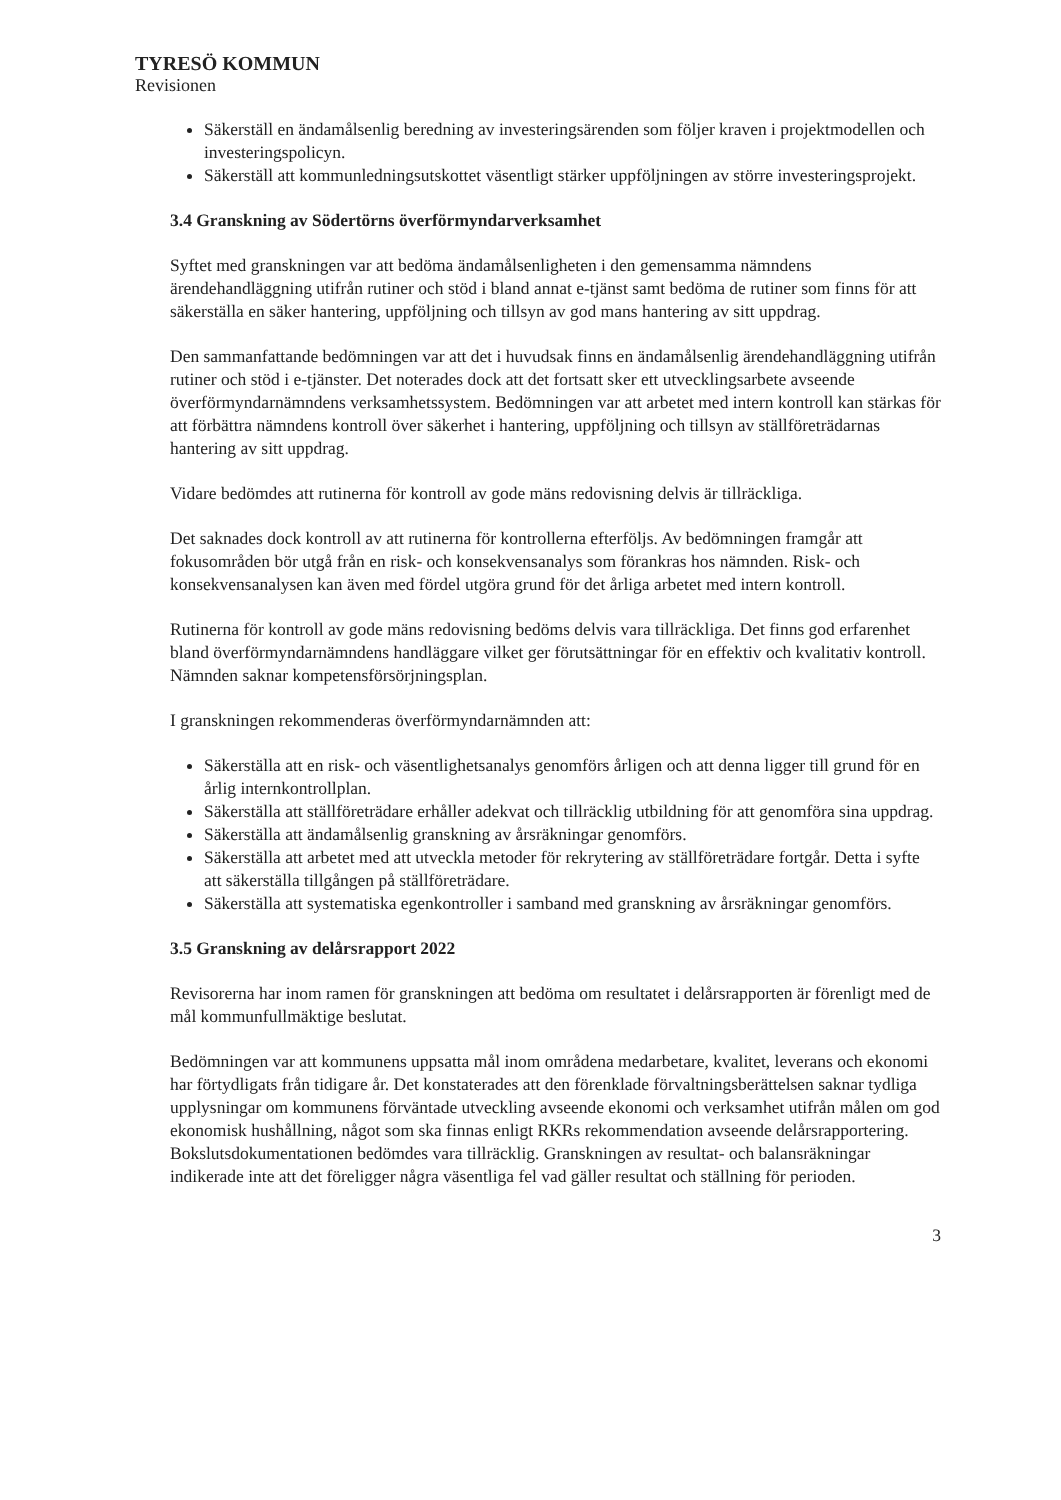TYRESÖ KOMMUN
Revisionen
Säkerställ en ändamålsenlig beredning av investeringsärenden som följer kraven i projektmodellen och investeringspolicyn.
Säkerställ att kommunledningsutskottet väsentligt stärker uppföljningen av större investeringsprojekt.
3.4 Granskning av Södertörns överförmyndarverksamhet
Syftet med granskningen var att bedöma ändamålsenligheten i den gemensamma nämndens ärendehandläggning utifrån rutiner och stöd i bland annat e-tjänst samt bedöma de rutiner som finns för att säkerställa en säker hantering, uppföljning och tillsyn av god mans hantering av sitt uppdrag.
Den sammanfattande bedömningen var att det i huvudsak finns en ändamålsenlig ärendehandläggning utifrån rutiner och stöd i e-tjänster. Det noterades dock att det fortsatt sker ett utvecklingsarbete avseende överförmyndarnämndens verksamhetssystem. Bedömningen var att arbetet med intern kontroll kan stärkas för att förbättra nämndens kontroll över säkerhet i hantering, uppföljning och tillsyn av ställföreträdarnas hantering av sitt uppdrag.
Vidare bedömdes att rutinerna för kontroll av gode mäns redovisning delvis är tillräckliga.
Det saknades dock kontroll av att rutinerna för kontrollerna efterföljs. Av bedömningen framgår att fokusområden bör utgå från en risk- och konsekvensanalys som förankras hos nämnden. Risk- och konsekvensanalysen kan även med fördel utgöra grund för det årliga arbetet med intern kontroll.
Rutinerna för kontroll av gode mäns redovisning bedöms delvis vara tillräckliga. Det finns god erfarenhet bland överförmyndarnämndens handläggare vilket ger förutsättningar för en effektiv och kvalitativ kontroll. Nämnden saknar kompetensförsörjningsplan.
I granskningen rekommenderas överförmyndarnämnden att:
Säkerställa att en risk- och väsentlighetsanalys genomförs årligen och att denna ligger till grund för en årlig internkontrollplan.
Säkerställa att ställföreträdare erhåller adekvat och tillräcklig utbildning för att genomföra sina uppdrag.
Säkerställa att ändamålsenlig granskning av årsräkningar genomförs.
Säkerställa att arbetet med att utveckla metoder för rekrytering av ställföreträdare fortgår. Detta i syfte att säkerställa tillgången på ställföreträdare.
Säkerställa att systematiska egenkontroller i samband med granskning av årsräkningar genomförs.
3.5 Granskning av delårsrapport 2022
Revisorerna har inom ramen för granskningen att bedöma om resultatet i delårsrapporten är förenligt med de mål kommunfullmäktige beslutat.
Bedömningen var att kommunens uppsatta mål inom områdena medarbetare, kvalitet, leverans och ekonomi har förtydligats från tidigare år. Det konstaterades att den förenklade förvaltningsberättelsen saknar tydliga upplysningar om kommunens förväntade utveckling avseende ekonomi och verksamhet utifrån målen om god ekonomisk hushållning, något som ska finnas enligt RKRs rekommendation avseende delårsrapportering. Bokslutsdokumentationen bedömdes vara tillräcklig. Granskningen av resultat- och balansräkningar indikerade inte att det föreligger några väsentliga fel vad gäller resultat och ställning för perioden.
3